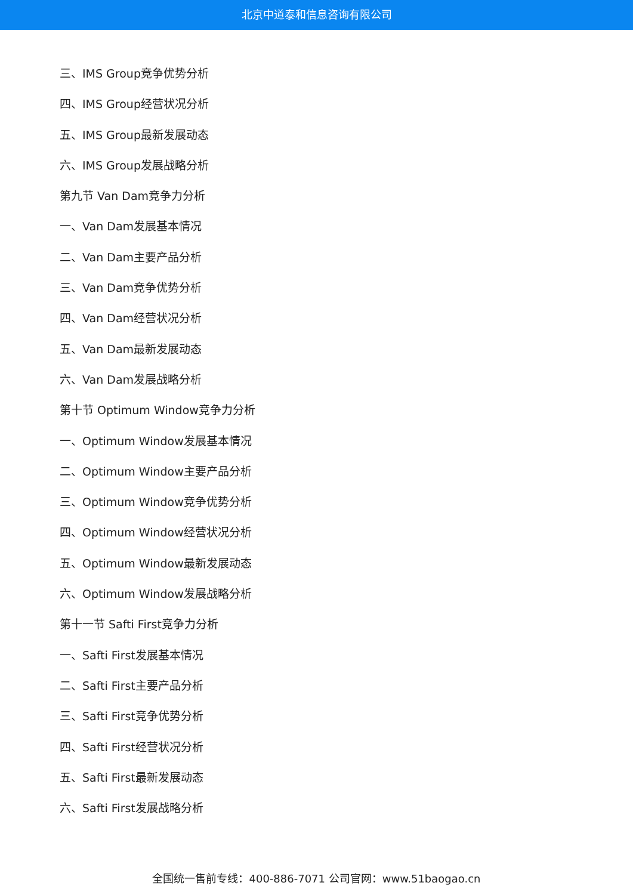北京中道泰和信息咨询有限公司
三、IMS Group竞争优势分析
四、IMS Group经营状况分析
五、IMS Group最新发展动态
六、IMS Group发展战略分析
第九节 Van Dam竞争力分析
一、Van Dam发展基本情况
二、Van Dam主要产品分析
三、Van Dam竞争优势分析
四、Van Dam经营状况分析
五、Van Dam最新发展动态
六、Van Dam发展战略分析
第十节 Optimum Window竞争力分析
一、Optimum Window发展基本情况
二、Optimum Window主要产品分析
三、Optimum Window竞争优势分析
四、Optimum Window经营状况分析
五、Optimum Window最新发展动态
六、Optimum Window发展战略分析
第十一节 Safti First竞争力分析
一、Safti First发展基本情况
二、Safti First主要产品分析
三、Safti First竞争优势分析
四、Safti First经营状况分析
五、Safti First最新发展动态
六、Safti First发展战略分析
全国统一售前专线：400-886-7071 公司官网：www.51baogao.cn